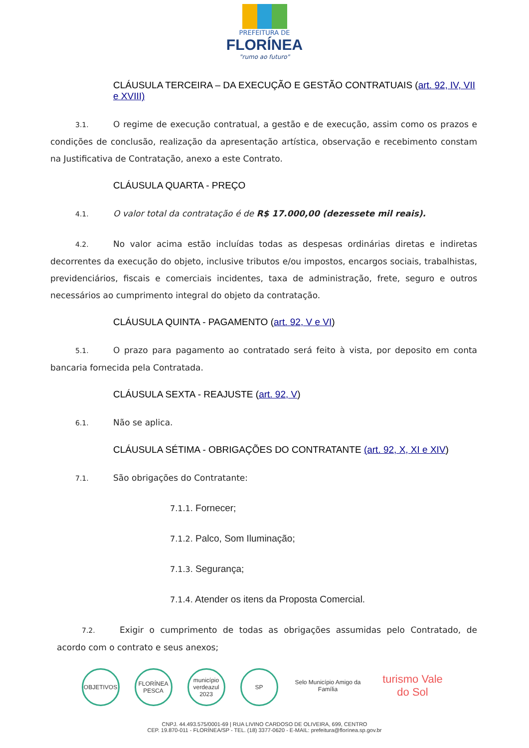PREFEITURA DE
FLORÍNEA
"rumo ao futuro"
CLÁUSULA TERCEIRA – DA EXECUÇÃO E GESTÃO CONTRATUAIS (art. 92, IV, VII e XVIII)
3.1. O regime de execução contratual, a gestão e de execução, assim como os prazos e condições de conclusão, realização da apresentação artística, observação e recebimento constam na Justificativa de Contratação, anexo a este Contrato.
CLÁUSULA QUARTA - PREÇO
4.1. O valor total da contratação é de R$ 17.000,00 (dezessete mil reais).
4.2. No valor acima estão incluídas todas as despesas ordinárias diretas e indiretas decorrentes da execução do objeto, inclusive tributos e/ou impostos, encargos sociais, trabalhistas, previdenciários, fiscais e comerciais incidentes, taxa de administração, frete, seguro e outros necessários ao cumprimento integral do objeto da contratação.
CLÁUSULA QUINTA - PAGAMENTO (art. 92, V e VI)
5.1. O prazo para pagamento ao contratado será feito à vista, por deposito em conta bancaria fornecida pela Contratada.
CLÁUSULA SEXTA - REAJUSTE (art. 92, V)
6.1. Não se aplica.
CLÁUSULA SÉTIMA - OBRIGAÇÕES DO CONTRATANTE (art. 92, X, XI e XIV)
7.1. São obrigações do Contratante:
7.1.1. Fornecer;
7.1.2. Palco, Som Iluminação;
7.1.3. Segurança;
7.1.4. Atender os itens da Proposta Comercial.
7.2. Exigir o cumprimento de todas as obrigações assumidas pelo Contratado, de acordo com o contrato e seus anexos;
OBJETIVOS FLORÍNEA PESCA
município verdeazul 2023
SP Selo Município Amigo da Família
turismo Vale do Sol
CNPJ. 44.493.575/0001-69 | RUA LIVINO CARDOSO DE OLIVEIRA, 699, CENTRO
CEP. 19.870-011 - FLORÍNEA/SP - TEL. (18) 3377-0620 - E-MAIL: prefeitura@florínea.sp.gov.br